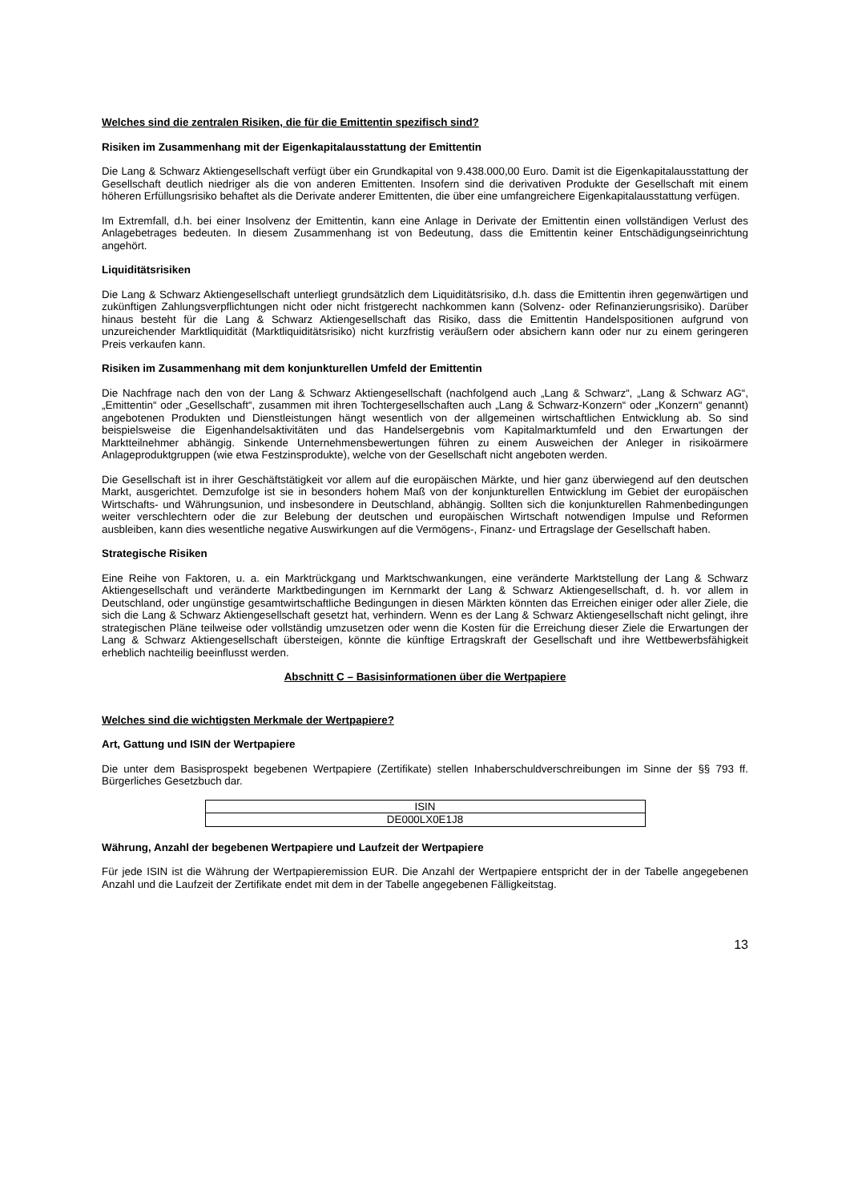Welches sind die zentralen Risiken, die für die Emittentin spezifisch sind?
Risiken im Zusammenhang mit der Eigenkapitalausstattung der Emittentin
Die Lang & Schwarz Aktiengesellschaft verfügt über ein Grundkapital von 9.438.000,00 Euro. Damit ist die Eigen­kapitalausstattung der Gesellschaft deutlich niedriger als die von anderen Emittenten. Insofern sind die derivativen Produkte der Gesellschaft mit einem höheren Erfüllungsrisiko behaftet als die Derivate anderer Emittenten, die über eine umfangreichere Eigenkapitalausstattung verfügen.
Im Extremfall, d.h. bei einer Insolvenz der Emittentin, kann eine Anlage in Derivate der Emittentin einen vollständigen Verlust des Anlagebetrages bedeuten. In diesem Zusammenhang ist von Bedeutung, dass die Emittentin keiner Entschädigungseinrichtung angehört.
Liquiditätsrisiken
Die Lang & Schwarz Aktiengesellschaft unterliegt grundsätzlich dem Liquiditätsrisiko, d.h. dass die Emittentin ihren gegenwärtigen und zukünftigen Zahlungsverpflichtungen nicht oder nicht fristgerecht nachkommen kann (Solvenz- oder Refinanzierungsrisiko). Darüber hinaus besteht für die Lang & Schwarz Aktiengesellschaft das Risiko, dass die Emittentin Handelspositionen aufgrund von unzureichender Marktliquidität (Marktliquiditätsrisiko) nicht kurzfristig veräußern oder absichern kann oder nur zu einem geringeren Preis verkaufen kann.
Risiken im Zusammenhang mit dem konjunkturellen Umfeld der Emittentin
Die Nachfrage nach den von der Lang & Schwarz Aktiengesellschaft (nachfolgend auch „Lang & Schwarz“, „Lang & Schwarz AG“, „Emittentin“ oder „Gesellschaft“, zusammen mit ihren Tochtergesellschaften auch „Lang & Schwarz-Konzern“ oder „Konzern“ genannt) angebotenen Produkten und Dienstleistungen hängt wesentlich von der allgemeinen wirtschaftlichen Entwicklung ab. So sind beispielsweise die Eigenhandelsaktivitäten und das Handelsergebnis vom Kapitalmarktumfeld und den Erwartungen der Marktteilnehmer abhängig. Sinkende Unternehmensbewertungen führen zu einem Ausweichen der Anleger in risikoärmere Anlageproduktgruppen (wie etwa Festzinsprodukte), welche von der Gesellschaft nicht angeboten werden.
Die Gesellschaft ist in ihrer Geschäftstätigkeit vor allem auf die europäischen Märkte, und hier ganz überwiegend auf den deutschen Markt, ausgerichtet. Demzufolge ist sie in besonders hohem Maß von der konjunkturellen Entwicklung im Gebiet der europäischen Wirtschafts- und Währungsunion, und insbesondere in Deutschland, abhängig. Sollten sich die konjunkturellen Rahmenbedingungen weiter verschlechtern oder die zur Belebung der deutschen und europäischen Wirtschaft notwendigen Impulse und Reformen ausbleiben, kann dies wesentliche negative Auswirkungen auf die Vermögens-, Finanz- und Ertragslage der Gesellschaft haben.
Strategische Risiken
Eine Reihe von Faktoren, u. a. ein Marktrückgang und Marktschwankungen, eine veränderte Marktstellung der Lang & Schwarz Aktiengesellschaft und veränderte Marktbedingungen im Kernmarkt der Lang & Schwarz Aktiengesellschaft, d. h. vor allem in Deutschland, oder ungünstige gesamtwirtschaftliche Bedingungen in diesen Märkten könnten das Erreichen einiger oder aller Ziele, die sich die Lang & Schwarz Aktiengesellschaft gesetzt hat, verhindern. Wenn es der Lang & Schwarz Aktiengesellschaft nicht gelingt, ihre strategischen Pläne teilweise oder vollständig umzusetzen oder wenn die Kosten für die Erreichung dieser Ziele die Erwartungen der Lang & Schwarz Aktiengesellschaft übersteigen, könnte die künftige Ertragskraft der Gesellschaft und ihre Wettbewerbsfähigkeit erheblich nachteilig beeinflusst werden.
Abschnitt C – Basisinformationen über die Wertpapiere
Welches sind die wichtigsten Merkmale der Wertpapiere?
Art, Gattung und ISIN der Wertpapiere
Die unter dem Basisprospekt begebenen Wertpapiere (Zertifikate) stellen Inhaberschuldverschreibungen im Sinne der §§ 793 ff. Bürgerliches Gesetzbuch dar.
| ISIN |
| --- |
| DE000LX0E1J8 |
Währung, Anzahl der begebenen Wertpapiere und Laufzeit der Wertpapiere
Für jede ISIN ist die Währung der Wertpapieremission EUR. Die Anzahl der Wertpapiere entspricht der in der Tabelle angegebenen Anzahl und die Laufzeit der Zertifikate endet mit dem in der Tabelle angegebenen Fälligkeitstag.
13